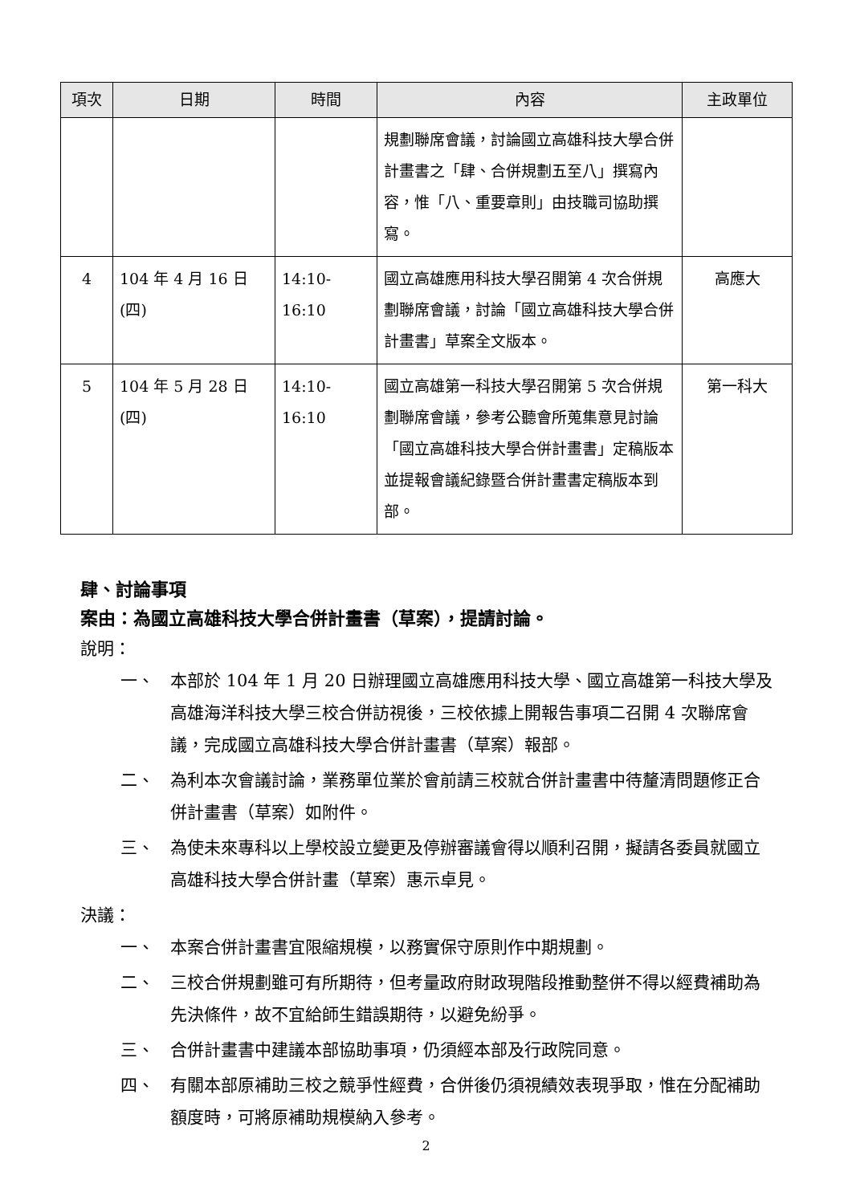| 項次 | 日期 | 時間 | 內容 | 主政單位 |
| --- | --- | --- | --- | --- |
| | | | 規劃聯席會議，討論國立高雄科技大學合併計畫書之「肆、合併規劃五至八」撰寫內容，惟「八、重要章則」由技職司協助撰寫。 | |
| 4 | 104 年 4 月 16 日(四) | 14:10-16:10 | 國立高雄應用科技大學召開第 4 次合併規劃聯席會議，討論「國立高雄科技大學合併計畫書」草案全文版本。 | 高應大 |
| 5 | 104 年 5 月 28 日(四) | 14:10-16:10 | 國立高雄第一科技大學召開第 5 次合併規劃聯席會議，參考公聽會所蒐集意見討論「國立高雄科技大學合併計畫書」定稿版本並提報會議紀錄暨合併計畫書定稿版本到部。 | 第一科大 |
肆、討論事項
案由：為國立高雄科技大學合併計畫書（草案），提請討論。
說明：
一、 本部於 104 年 1 月 20 日辦理國立高雄應用科技大學、國立高雄第一科技大學及高雄海洋科技大學三校合併訪視後，三校依據上開報告事項二召開 4 次聯席會議，完成國立高雄科技大學合併計畫書（草案）報部。
二、 為利本次會議討論，業務單位業於會前請三校就合併計畫書中待釐清問題修正合併計畫書（草案）如附件。
三、 為使未來專科以上學校設立變更及停辦審議會得以順利召開，擬請各委員就國立高雄科技大學合併計畫（草案）惠示卓見。
決議：
一、 本案合併計畫書宜限縮規模，以務實保守原則作中期規劃。
二、 三校合併規劃雖可有所期待，但考量政府財政現階段推動整併不得以經費補助為先決條件，故不宜給師生錯誤期待，以避免紛爭。
三、 合併計畫書中建議本部協助事項，仍須經本部及行政院同意。
四、 有關本部原補助三校之競爭性經費，合併後仍須視績效表現爭取，惟在分配補助額度時，可將原補助規模納入參考。
2